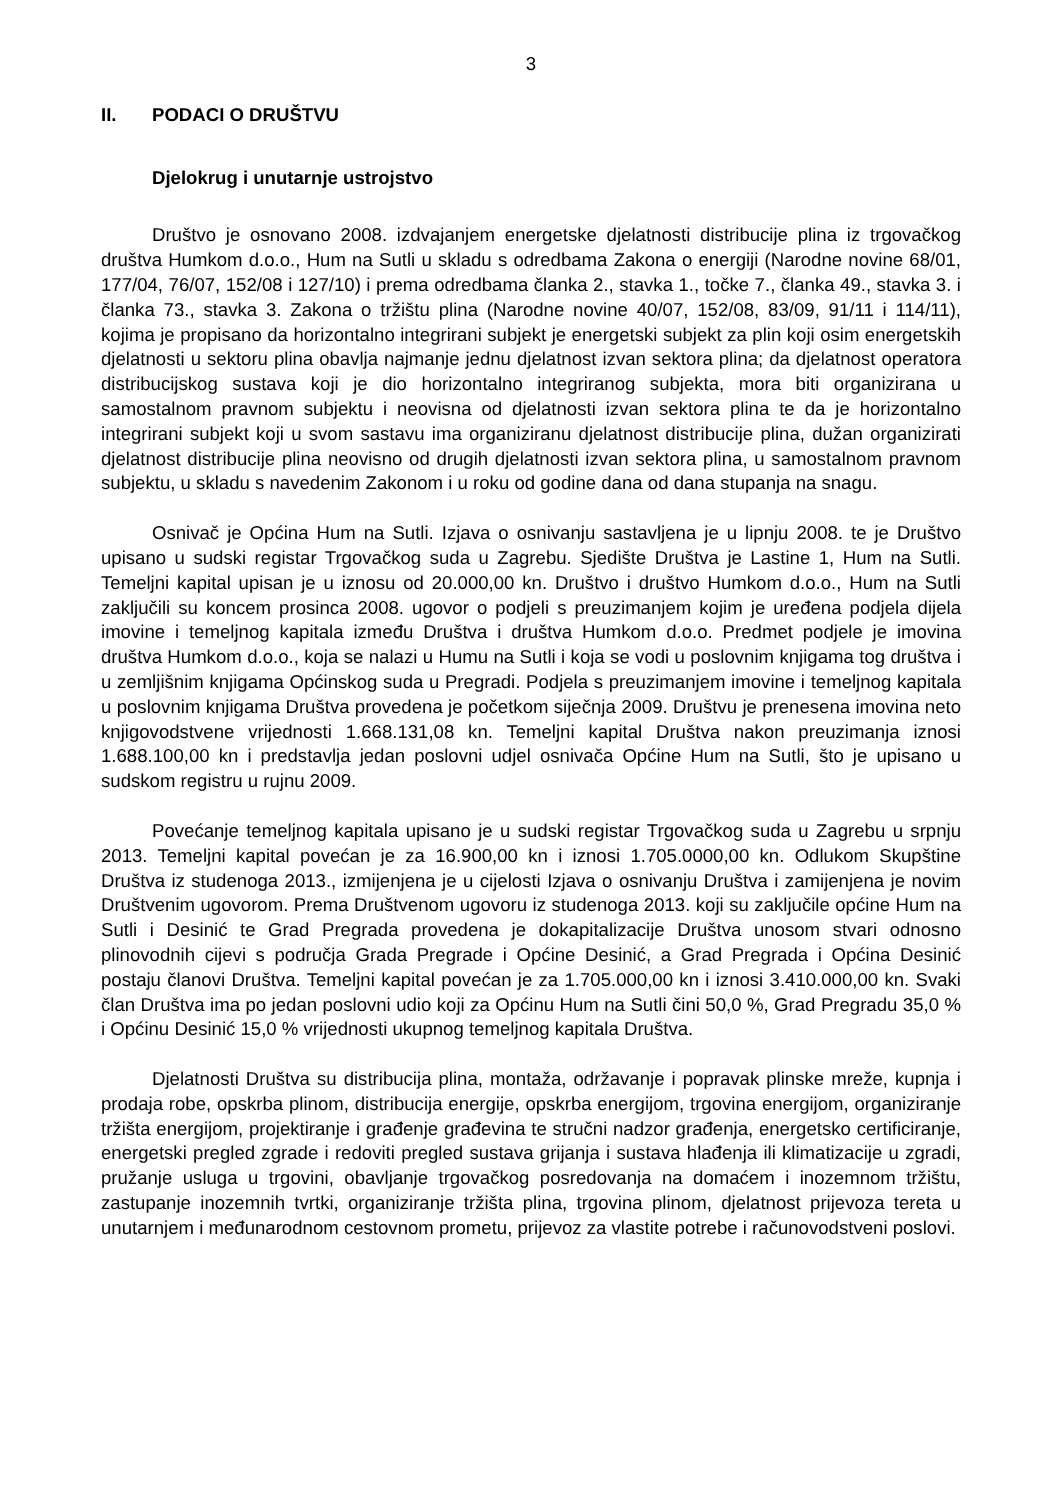3
II. PODACI O DRUŠTVU
Djelokrug i unutarnje ustrojstvo
Društvo je osnovano 2008. izdvajanjem energetske djelatnosti distribucije plina iz trgovačkog društva Humkom d.o.o., Hum na Sutli u skladu s odredbama Zakona o energiji (Narodne novine 68/01, 177/04, 76/07, 152/08 i 127/10) i prema odredbama članka 2., stavka 1., točke 7., članka 49., stavka 3. i članka 73., stavka 3. Zakona o tržištu plina (Narodne novine 40/07, 152/08, 83/09, 91/11 i 114/11), kojima je propisano da horizontalno integrirani subjekt je energetski subjekt za plin koji osim energetskih djelatnosti u sektoru plina obavlja najmanje jednu djelatnost izvan sektora plina; da djelatnost operatora distribucijskog sustava koji je dio horizontalno integriranog subjekta, mora biti organizirana u samostalnom pravnom subjektu i neovisna od djelatnosti izvan sektora plina te da je horizontalno integrirani subjekt koji u svom sastavu ima organiziranu djelatnost distribucije plina, dužan organizirati djelatnost distribucije plina neovisno od drugih djelatnosti izvan sektora plina, u samostalnom pravnom subjektu, u skladu s navedenim Zakonom i u roku od godine dana od dana stupanja na snagu.
Osnivač je Općina Hum na Sutli. Izjava o osnivanju sastavljena je u lipnju 2008. te je Društvo upisano u sudski registar Trgovačkog suda u Zagrebu. Sjedište Društva je Lastine 1, Hum na Sutli. Temeljni kapital upisan je u iznosu od 20.000,00 kn. Društvo i društvo Humkom d.o.o., Hum na Sutli zaključili su koncem prosinca 2008. ugovor o podjeli s preuzimanjem kojim je uređena podjela dijela imovine i temeljnog kapitala između Društva i društva Humkom d.o.o. Predmet podjele je imovina društva Humkom d.o.o., koja se nalazi u Humu na Sutli i koja se vodi u poslovnim knjigama tog društva i u zemljišnim knjigama Općinskog suda u Pregradi. Podjela s preuzimanjem imovine i temeljnog kapitala u poslovnim knjigama Društva provedena je početkom siječnja 2009. Društvu je prenesena imovina neto knjigovodstvene vrijednosti 1.668.131,08 kn. Temeljni kapital Društva nakon preuzimanja iznosi 1.688.100,00 kn i predstavlja jedan poslovni udjel osnivača Općine Hum na Sutli, što je upisano u sudskom registru u rujnu 2009.
Povećanje temeljnog kapitala upisano je u sudski registar Trgovačkog suda u Zagrebu u srpnju 2013. Temeljni kapital povećan je za 16.900,00 kn i iznosi 1.705.0000,00 kn. Odlukom Skupštine Društva iz studenoga 2013., izmijenjena je u cijelosti Izjava o osnivanju Društva i zamijenjena je novim Društvenim ugovorom. Prema Društvenom ugovoru iz studenoga 2013. koji su zaključile općine Hum na Sutli i Desinić te Grad Pregrada provedena je dokapitalizacije Društva unosom stvari odnosno plinovodnih cijevi s područja Grada Pregrade i Općine Desinić, a Grad Pregrada i Općina Desinić postaju članovi Društva. Temeljni kapital povećan je za 1.705.000,00 kn i iznosi 3.410.000,00 kn. Svaki član Društva ima po jedan poslovni udio koji za Općinu Hum na Sutli čini 50,0 %, Grad Pregradu 35,0 % i Općinu Desinić 15,0 % vrijednosti ukupnog temeljnog kapitala Društva.
Djelatnosti Društva su distribucija plina, montaža, održavanje i popravak plinske mreže, kupnja i prodaja robe, opskrba plinom, distribucija energije, opskrba energijom, trgovina energijom, organiziranje tržišta energijom, projektiranje i građenje građevina te stručni nadzor građenja, energetsko certificiranje, energetski pregled zgrade i redoviti pregled sustava grijanja i sustava hlađenja ili klimatizacije u zgradi, pružanje usluga u trgovini, obavljanje trgovačkog posredovanja na domaćem i inozemnom tržištu, zastupanje inozemnih tvrtki, organiziranje tržišta plina, trgovina plinom, djelatnost prijevoza tereta u unutarnjem i međunarodnom cestovnom prometu, prijevoz za vlastite potrebe i računovodstveni poslovi.